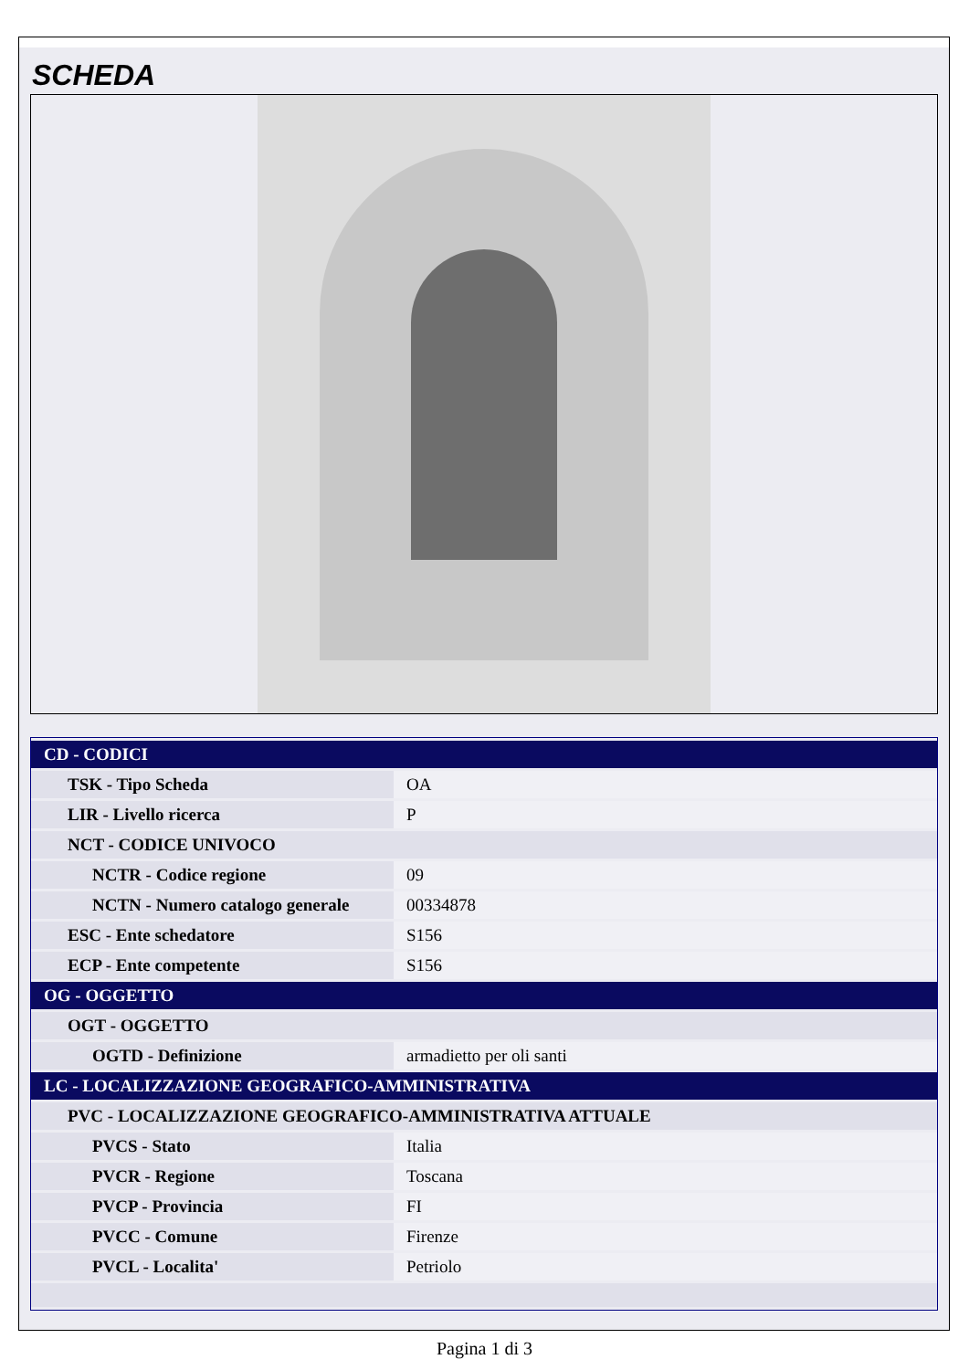SCHEDA
| CD - CODICI | |
| TSK - Tipo Scheda | OA |
| LIR - Livello ricerca | P |
| NCT - CODICE UNIVOCO | |
| NCTR - Codice regione | 09 |
| NCTN - Numero catalogo generale | 00334878 |
| ESC - Ente schedatore | S156 |
| ECP - Ente competente | S156 |
| OG - OGGETTO | |
| OGT - OGGETTO | |
| OGTD - Definizione | armadietto per oli santi |
| LC - LOCALIZZAZIONE GEOGRAFICO-AMMINISTRATIVA | |
| PVC - LOCALIZZAZIONE GEOGRAFICO-AMMINISTRATIVA ATTUALE | |
| PVCS - Stato | Italia |
| PVCR - Regione | Toscana |
| PVCP - Provincia | FI |
| PVCC - Comune | Firenze |
| PVCL - Localita' | Petriolo |
Pagina 1 di 3